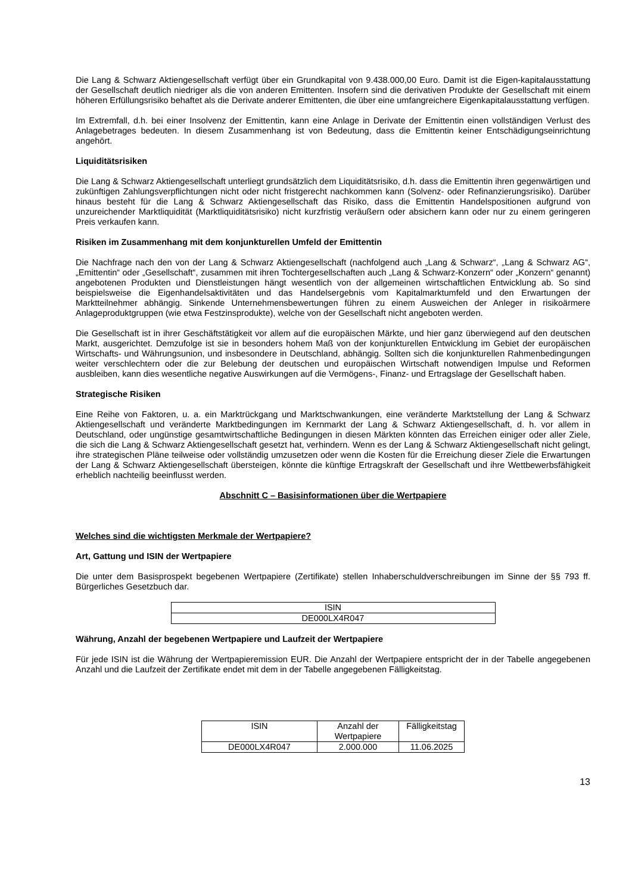Die Lang & Schwarz Aktiengesellschaft verfügt über ein Grundkapital von 9.438.000,00 Euro. Damit ist die Eigen-kapitalausstattung der Gesellschaft deutlich niedriger als die von anderen Emittenten. Insofern sind die derivativen Produkte der Gesellschaft mit einem höheren Erfüllungsrisiko behaftet als die Derivate anderer Emittenten, die über eine umfangreichere Eigenkapitalausstattung verfügen.
Im Extremfall, d.h. bei einer Insolvenz der Emittentin, kann eine Anlage in Derivate der Emittentin einen vollständigen Verlust des Anlagebetrages bedeuten. In diesem Zusammenhang ist von Bedeutung, dass die Emittentin keiner Entschädigungseinrichtung angehört.
Liquiditätsrisiken
Die Lang & Schwarz Aktiengesellschaft unterliegt grundsätzlich dem Liquiditätsrisiko, d.h. dass die Emittentin ihren gegenwärtigen und zukünftigen Zahlungsverpflichtungen nicht oder nicht fristgerecht nachkommen kann (Solvenz- oder Refinanzierungsrisiko). Darüber hinaus besteht für die Lang & Schwarz Aktiengesellschaft das Risiko, dass die Emittentin Handelspositionen aufgrund von unzureichender Marktliquidität (Marktliquiditätsrisiko) nicht kurzfristig veräußern oder absichern kann oder nur zu einem geringeren Preis verkaufen kann.
Risiken im Zusammenhang mit dem konjunkturellen Umfeld der Emittentin
Die Nachfrage nach den von der Lang & Schwarz Aktiengesellschaft (nachfolgend auch „Lang & Schwarz“, „Lang & Schwarz AG“, „Emittentin“ oder „Gesellschaft“, zusammen mit ihren Tochtergesellschaften auch „Lang & Schwarz-Konzern“ oder „Konzern“ genannt) angebotenen Produkten und Dienstleistungen hängt wesentlich von der allgemeinen wirtschaftlichen Entwicklung ab. So sind beispielsweise die Eigenhandelsaktivitäten und das Handelsergebnis vom Kapitalmarktumfeld und den Erwartungen der Marktteilnehmer abhängig. Sinkende Unternehmensbewertungen führen zu einem Ausweichen der Anleger in risikoärmere Anlageproduktgruppen (wie etwa Festzinsprodukte), welche von der Gesellschaft nicht angeboten werden.
Die Gesellschaft ist in ihrer Geschäftstätigkeit vor allem auf die europäischen Märkte, und hier ganz überwiegend auf den deutschen Markt, ausgerichtet. Demzufolge ist sie in besonders hohem Maß von der konjunkturellen Entwicklung im Gebiet der europäischen Wirtschafts- und Währungsunion, und insbesondere in Deutschland, abhängig. Sollten sich die konjunkturellen Rahmenbedingungen weiter verschlechtern oder die zur Belebung der deutschen und europäischen Wirtschaft notwendigen Impulse und Reformen ausbleiben, kann dies wesentliche negative Auswirkungen auf die Vermögens-, Finanz- und Ertragslage der Gesellschaft haben.
Strategische Risiken
Eine Reihe von Faktoren, u. a. ein Marktrückgang und Marktschwankungen, eine veränderte Marktstellung der Lang & Schwarz Aktiengesellschaft und veränderte Marktbedingungen im Kernmarkt der Lang & Schwarz Aktiengesellschaft, d. h. vor allem in Deutschland, oder ungünstige gesamtwirtschaftliche Bedingungen in diesen Märkten könnten das Erreichen einiger oder aller Ziele, die sich die Lang & Schwarz Aktiengesellschaft gesetzt hat, verhindern. Wenn es der Lang & Schwarz Aktiengesellschaft nicht gelingt, ihre strategischen Pläne teilweise oder vollständig umzusetzen oder wenn die Kosten für die Erreichung dieser Ziele die Erwartungen der Lang & Schwarz Aktiengesellschaft übersteigen, könnte die künftige Ertragskraft der Gesellschaft und ihre Wettbewerbsfähigkeit erheblich nachteilig beeinflusst werden.
Abschnitt C – Basisinformationen über die Wertpapiere
Welches sind die wichtigsten Merkmale der Wertpapiere?
Art, Gattung und ISIN der Wertpapiere
Die unter dem Basisprospekt begebenen Wertpapiere (Zertifikate) stellen Inhaberschuldverschreibungen im Sinne der §§ 793 ff. Bürgerliches Gesetzbuch dar.
| ISIN |
| DE000LX4R047 |
Währung, Anzahl der begebenen Wertpapiere und Laufzeit der Wertpapiere
Für jede ISIN ist die Währung der Wertpapieremission EUR. Die Anzahl der Wertpapiere entspricht der in der Tabelle angegebenen Anzahl und die Laufzeit der Zertifikate endet mit dem in der Tabelle angegebenen Fälligkeitstag.
| ISIN | Anzahl der Wertpapiere | Fälligkeitstag |
| DE000LX4R047 | 2.000.000 | 11.06.2025 |
13